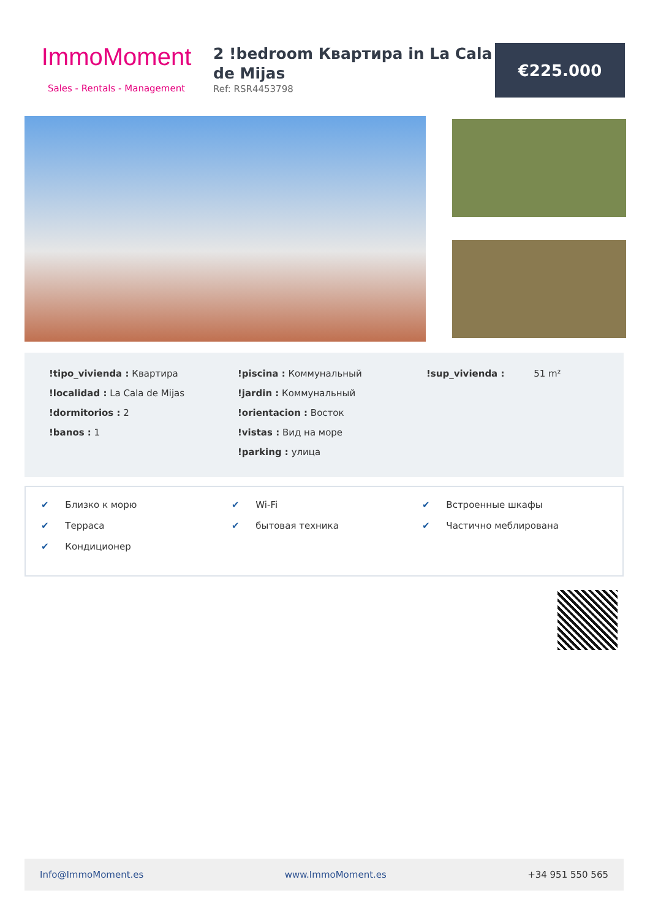ImmoMoment
Sales - Rentals - Management
2 !bedroom Квартира in La Cala de Mijas
Ref: RSR4453798
€225.000
!tipo_vivienda : Квартира
!localidad : La Cala de Mijas
!dormitorios : 2
!banos : 1
!piscina : Коммунальный
!jardin : Коммунальный
!orientacion : Восток
!vistas : Вид на море
!parking : улица
!sup_vivienda : 51 m²
✔ Близко к морю
✔ Терраса
✔ Кондиционер
✔ Wi-Fi
✔ бытовая техника
✔ Встроенные шкафы
✔ Частично меблирована
Info@ImmoMoment.es www.ImmoMoment.es +34 951 550 565